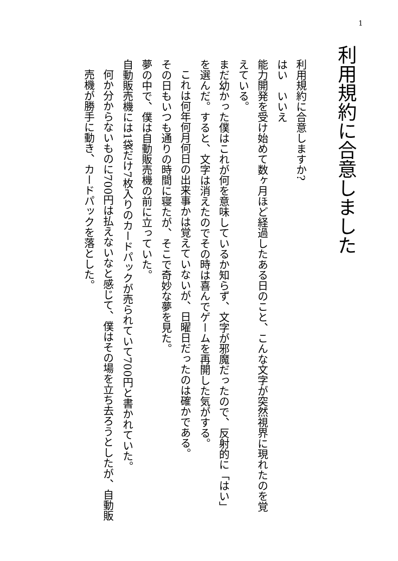1
利用規約に合意しました
利用規約に合意しますか?
はい　いいえ
能力開発を受け始めて数ヶ月ほど経過したある日のこと、こんな文字が突然視界に現れたのを覚えている。
まだ幼かった僕はこれが何を意味しているか知らず、文字が邪魔だったので、反射的に「はい」を選んだ。すると、文字は消えたのでその時は喜んでゲームを再開した気がする。
これは何年何月何日の出来事かは覚えていないが、日曜日だったのは確かである。
その日もいつも通りの時間に寝たが、そこで奇妙な夢を見た。
夢の中で、僕は自動販売機の前に立っていた。
自動販売機には1袋だけ7枚入りのカードパックが売られていて700円と書かれていた。
何か分からないものに700円は払えないなと感じて、僕はその場を立ち去ろうとしたが、自動販売機が勝手に動き、カードパックを落とした。